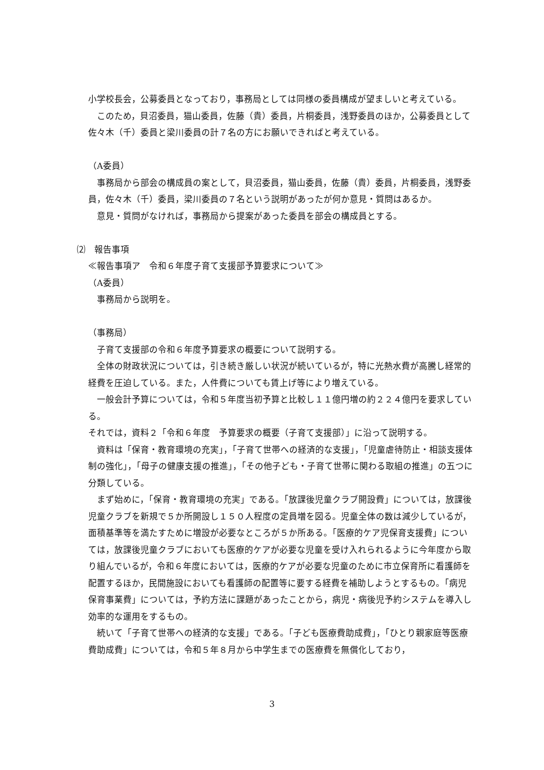小学校長会，公募委員となっており，事務局としては同様の委員構成が望ましいと考えている。
このため，貝沼委員，猫山委員，佐藤（貴）委員，片桐委員，浅野委員のほか，公募委員として佐々木（千）委員と梁川委員の計７名の方にお願いできればと考えている。
（A委員）
事務局から部会の構成員の案として，貝沼委員，猫山委員，佐藤（貴）委員，片桐委員，浅野委員，佐々木（千）委員，梁川委員の７名という説明があったが何か意見・質問はあるか。
意見・質問がなければ，事務局から提案があった委員を部会の構成員とする。
⑵　報告事項
≪報告事項ア　令和６年度子育て支援部予算要求について≫
（A委員）
事務局から説明を。
（事務局）
子育て支援部の令和６年度予算要求の概要について説明する。
全体の財政状況については，引き続き厳しい状況が続いているが，特に光熱水費が高騰し経常的経費を圧迫している。また，人件費についても賃上げ等により増えている。
一般会計予算については，令和５年度当初予算と比較し１１億円増の約２２４億円を要求している。
それでは，資料２「令和６年度　予算要求の概要（子育て支援部）」に沿って説明する。
資料は「保育・教育環境の充実」，「子育て世帯への経済的な支援」，「児童虐待防止・相談支援体制の強化」，「母子の健康支援の推進」，「その他子ども・子育て世帯に関わる取組の推進」の五つに分類している。
まず始めに，「保育・教育環境の充実」である。「放課後児童クラブ開設費」については，放課後児童クラブを新規で５か所開設し１５０人程度の定員増を図る。児童全体の数は減少しているが，面積基準等を満たすために増設が必要なところが５か所ある。「医療的ケア児保育支援費」については，放課後児童クラブにおいても医療的ケアが必要な児童を受け入れられるように今年度から取り組んでいるが，令和６年度においては，医療的ケアが必要な児童のために市立保育所に看護師を配置するほか，民間施設においても看護師の配置等に要する経費を補助しようとするもの。「病児保育事業費」については，予約方法に課題があったことから，病児・病後児予約システムを導入し効率的な運用をするもの。
続いて「子育て世帯への経済的な支援」である。「子ども医療費助成費」，「ひとり親家庭等医療費助成費」については，令和５年８月から中学生までの医療費を無償化しており，
3